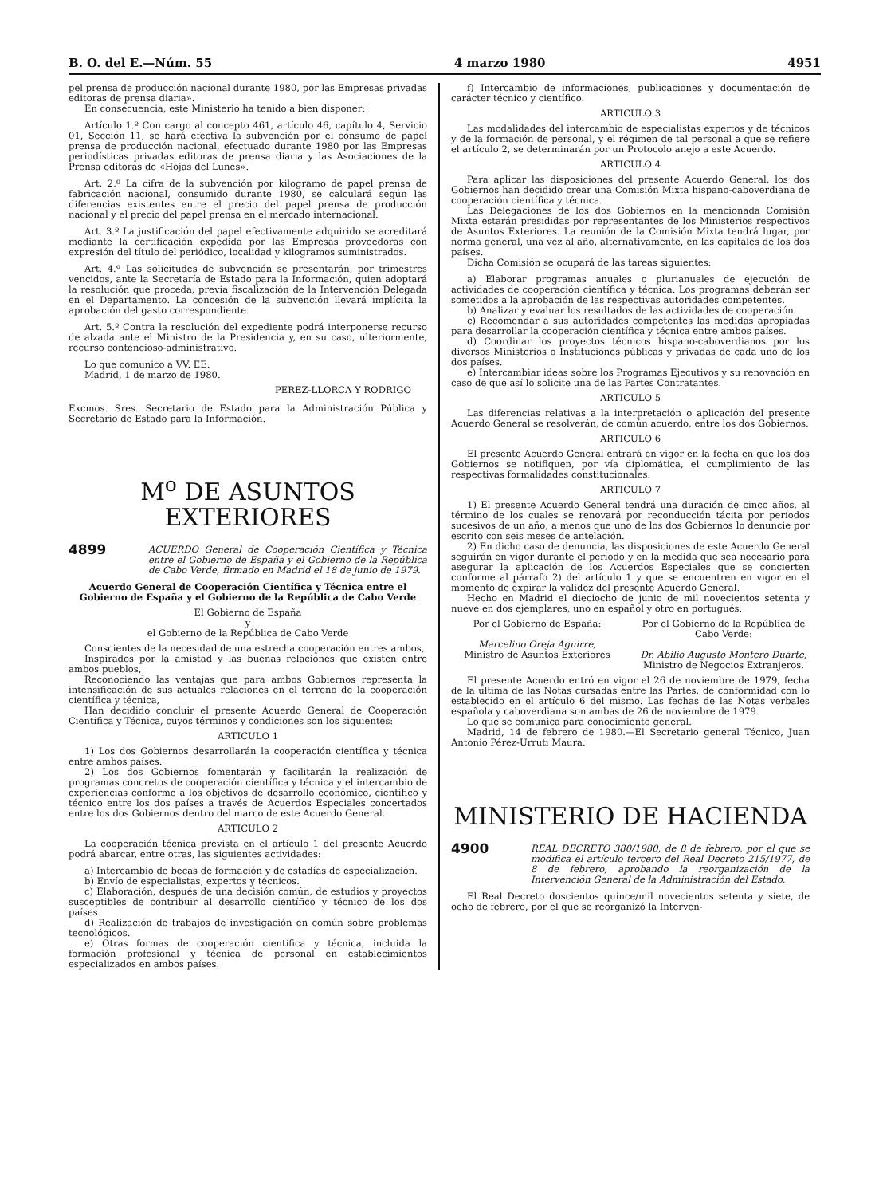B. O. del E.—Núm. 55 4 marzo 1980 4951
pel prensa de producción nacional durante 1980, por las Empresas privadas editoras de prensa diaria».
En consecuencia, este Ministerio ha tenido a bien disponer:
Artículo 1.º Con cargo al concepto 461, artículo 46, capítulo 4, Servicio 01, Sección 11, se hará efectiva la subvención por el consumo de papel prensa de producción nacional, efectuado durante 1980 por las Empresas periodísticas privadas editoras de prensa diaria y las Asociaciones de la Prensa editoras de «Hojas del Lunes».
Art. 2.º La cifra de la subvención por kilogramo de papel prensa de fabricación nacional, consumido durante 1980, se calculará según las diferencias existentes entre el precio del papel prensa de producción nacional y el precio del papel prensa en el mercado internacional.
Art. 3.º La justificación del papel efectivamente adquirido se acreditará mediante la certificación expedida por las Empresas proveedoras con expresión del título del periódico, localidad y kilogramos suministrados.
Art. 4.º Las solicitudes de subvención se presentarán, por trimestres vencidos, ante la Secretaría de Estado para la Información, quien adoptará la resolución que proceda, previa fiscalización de la Intervención Delegada en el Departamento. La concesión de la subvención llevará implícita la aprobación del gasto correspondiente.
Art. 5.º Contra la resolución del expediente podrá interponerse recurso de alzada ante el Ministro de la Presidencia y, en su caso, ulteriormente, recurso contencioso-administrativo.
Lo que comunico a VV. EE.
Madrid, 1 de marzo de 1980.
PEREZ-LLORCA Y RODRIGO
Excmos. Sres. Secretario de Estado para la Administración Pública y Secretario de Estado para la Información.
M<sup>o</sup> DE ASUNTOS EXTERIORES
4899 ACUERDO General de Cooperación Científica y Técnica entre el Gobierno de España y el Gobierno de la República de Cabo Verde, firmado en Madrid el 18 de junio de 1979.
Acuerdo General de Cooperación Científica y Técnica entre el Gobierno de España y el Gobierno de la República de Cabo Verde
El Gobierno de España
y
el Gobierno de la República de Cabo Verde
Conscientes de la necesidad de una estrecha cooperación entres ambos,
Inspirados por la amistad y las buenas relaciones que existen entre ambos pueblos,
Reconociendo las ventajas que para ambos Gobiernos representa la intensificación de sus actuales relaciones en el terreno de la cooperación científica y técnica,
Han decidido concluir el presente Acuerdo General de Cooperación Científica y Técnica, cuyos términos y condiciones son los siguientes:
ARTICULO 1
1) Los dos Gobiernos desarrollarán la cooperación científica y técnica entre ambos países.
2) Los dos Gobiernos fomentarán y facilitarán la realización de programas concretos de cooperación científica y técnica y el intercambio de experiencias conforme a los objetivos de desarrollo económico, científico y técnico entre los dos países a través de Acuerdos Especiales concertados entre los dos Gobiernos dentro del marco de este Acuerdo General.
ARTICULO 2
La cooperación técnica prevista en el artículo 1 del presente Acuerdo podrá abarcar, entre otras, las siguientes actividades:
a) Intercambio de becas de formación y de estadías de especialización.
b) Envío de especialistas, expertos y técnicos.
c) Elaboración, después de una decisión común, de estudios y proyectos susceptibles de contribuir al desarrollo científico y técnico de los dos países.
d) Realización de trabajos de investigación en común sobre problemas tecnológicos.
e) Otras formas de cooperación científica y técnica, incluida la formación profesional y técnica de personal en establecimientos especializados en ambos países.
f) Intercambio de informaciones, publicaciones y documentación de carácter técnico y científico.
ARTICULO 3
Las modalidades del intercambio de especialistas expertos y de técnicos y de la formación de personal, y el régimen de tal personal a que se refiere el artículo 2, se determinarán por un Protocolo anejo a este Acuerdo.
ARTICULO 4
Para aplicar las disposiciones del presente Acuerdo General, los dos Gobiernos han decidido crear una Comisión Mixta hispano-caboverdiana de cooperación científica y técnica.
Las Delegaciones de los dos Gobiernos en la mencionada Comisión Mixta estarán presididas por representantes de los Ministerios respectivos de Asuntos Exteriores. La reunión de la Comisión Mixta tendrá lugar, por norma general, una vez al año, alternativamente, en las capitales de los dos países.
Dicha Comisión se ocupará de las tareas siguientes:
a) Elaborar programas anuales o plurianuales de ejecución de actividades de cooperación científica y técnica. Los programas deberán ser sometidos a la aprobación de las respectivas autoridades competentes.
b) Analizar y evaluar los resultados de las actividades de cooperación.
c) Recomendar a sus autoridades competentes las medidas apropiadas para desarrollar la cooperación científica y técnica entre ambos países.
d) Coordinar los proyectos técnicos hispano-caboverdianos por los diversos Ministerios o Instituciones públicas y privadas de cada uno de los dos países.
e) Intercambiar ideas sobre los Programas Ejecutivos y su renovación en caso de que así lo solicite una de las Partes Contratantes.
ARTICULO 5
Las diferencias relativas a la interpretación o aplicación del presente Acuerdo General se resolverán, de común acuerdo, entre los dos Gobiernos.
ARTICULO 6
El presente Acuerdo General entrará en vigor en la fecha en que los dos Gobiernos se notifiquen, por vía diplomática, el cumplimiento de las respectivas formalidades constitucionales.
ARTICULO 7
1) El presente Acuerdo General tendrá una duración de cinco años, al término de los cuales se renovará por reconducción tácita por períodos sucesivos de un año, a menos que uno de los dos Gobiernos lo denuncie por escrito con seis meses de antelación.
2) En dicho caso de denuncia, las disposiciones de este Acuerdo General seguirán en vigor durante el período y en la medida que sea necesario para asegurar la aplicación de los Acuerdos Especiales que se concierten conforme al párrafo 2) del artículo 1 y que se encuentren en vigor en el momento de expirar la validez del presente Acuerdo General.
Hecho en Madrid el dieciocho de junio de mil novecientos setenta y nueve en dos ejemplares, uno en español y otro en portugués.
Por el Gobierno de España:
Marcelino Oreja Aguirre,
Ministro de Asuntos Exteriores
Por el Gobierno de la República de Cabo Verde:
Dr. Abilio Augusto Montero Duarte,
Ministro de Negocios Extranjeros.
El presente Acuerdo entró en vigor el 26 de noviembre de 1979, fecha de la última de las Notas cursadas entre las Partes, de conformidad con lo establecido en el artículo 6 del mismo. Las fechas de las Notas verbales española y caboverdiana son ambas de 26 de noviembre de 1979.
Lo que se comunica para conocimiento general.
Madrid, 14 de febrero de 1980.—El Secretario general Técnico, Juan Antonio Pérez-Urruti Maura.
MINISTERIO DE HACIENDA
4900 REAL DECRETO 380/1980, de 8 de febrero, por el que se modifica el artículo tercero del Real Decreto 215/1977, de 8 de febrero, aprobando la reorganización de la Intervención General de la Administración del Estado.
El Real Decreto doscientos quince/mil novecientos setenta y siete, de ocho de febrero, por el que se reorganizó la Interven-